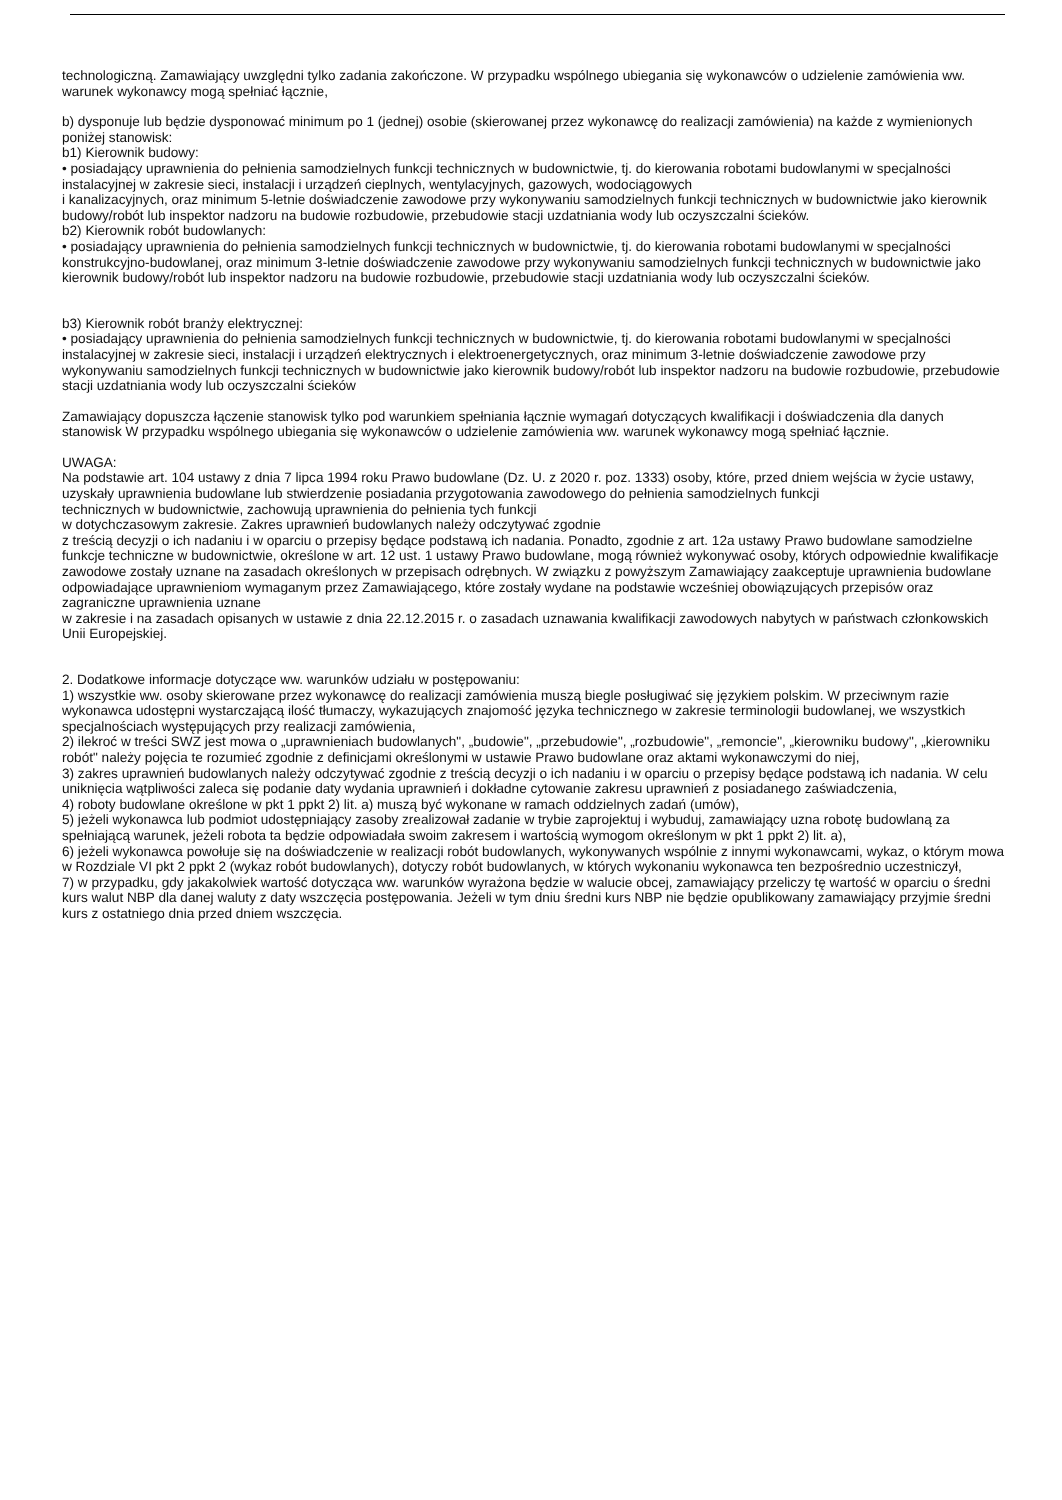technologiczną. Zamawiający uwzględni tylko zadania zakończone. W przypadku wspólnego ubiegania się wykonawców o udzielenie zamówienia ww. warunek wykonawcy mogą spełniać łącznie,
b) dysponuje lub będzie dysponować minimum po 1 (jednej) osobie (skierowanej przez wykonawcę do realizacji zamówienia) na każde z wymienionych poniżej stanowisk:
b1) Kierownik budowy:
• posiadający uprawnienia do pełnienia samodzielnych funkcji technicznych w budownictwie, tj. do kierowania robotami budowlanymi w specjalności instalacyjnej w zakresie sieci, instalacji i urządzeń cieplnych, wentylacyjnych, gazowych, wodociągowych
i kanalizacyjnych, oraz minimum 5-letnie doświadczenie zawodowe przy wykonywaniu samodzielnych funkcji technicznych w budownictwie jako kierownik budowy/robót lub inspektor nadzoru na budowie rozbudowie, przebudowie stacji uzdatniania wody lub oczyszczalni ścieków.
b2) Kierownik robót budowlanych:
• posiadający uprawnienia do pełnienia samodzielnych funkcji technicznych w budownictwie, tj. do kierowania robotami budowlanymi w specjalności konstrukcyjno-budowlanej, oraz minimum 3-letnie doświadczenie zawodowe przy wykonywaniu samodzielnych funkcji technicznych w budownictwie jako kierownik budowy/robót lub inspektor nadzoru na budowie rozbudowie, przebudowie stacji uzdatniania wody lub oczyszczalni ścieków.
b3) Kierownik robót branży elektrycznej:
• posiadający uprawnienia do pełnienia samodzielnych funkcji technicznych w budownictwie, tj. do kierowania robotami budowlanymi w specjalności instalacyjnej w zakresie sieci, instalacji i urządzeń elektrycznych i elektroenergetycznych, oraz minimum 3-letnie doświadczenie zawodowe przy wykonywaniu samodzielnych funkcji technicznych w budownictwie jako kierownik budowy/robót lub inspektor nadzoru na budowie rozbudowie, przebudowie stacji uzdatniania wody lub oczyszczalni ścieków
Zamawiający dopuszcza łączenie stanowisk tylko pod warunkiem spełniania łącznie wymagań dotyczących kwalifikacji i doświadczenia dla danych stanowisk W przypadku wspólnego ubiegania się wykonawców o udzielenie zamówienia ww. warunek wykonawcy mogą spełniać łącznie.
UWAGA:
Na podstawie art. 104 ustawy z dnia 7 lipca 1994 roku Prawo budowlane (Dz. U. z 2020 r. poz. 1333) osoby, które, przed dniem wejścia w życie ustawy, uzyskały uprawnienia budowlane lub stwierdzenie posiadania przygotowania zawodowego do pełnienia samodzielnych funkcji
technicznych w budownictwie, zachowują uprawnienia do pełnienia tych funkcji
w dotychczasowym zakresie. Zakres uprawnień budowlanych należy odczytywać zgodnie
z treścią decyzji o ich nadaniu i w oparciu o przepisy będące podstawą ich nadania. Ponadto, zgodnie z art. 12a ustawy Prawo budowlane samodzielne funkcje techniczne w budownictwie, określone w art. 12 ust. 1 ustawy Prawo budowlane, mogą również wykonywać osoby, których odpowiednie kwalifikacje zawodowe zostały uznane na zasadach określonych w przepisach odrębnych. W związku z powyższym Zamawiający zaakceptuje uprawnienia budowlane
odpowiadające uprawnieniom wymaganym przez Zamawiającego, które zostały wydane na podstawie wcześniej obowiązujących przepisów oraz zagraniczne uprawnienia uznane
w zakresie i na zasadach opisanych w ustawie z dnia 22.12.2015 r. o zasadach uznawania kwalifikacji zawodowych nabytych w państwach członkowskich Unii Europejskiej.
2. Dodatkowe informacje dotyczące ww. warunków udziału w postępowaniu:
1) wszystkie ww. osoby skierowane przez wykonawcę do realizacji zamówienia muszą biegle posługiwać się językiem polskim. W przeciwnym razie wykonawca udostępni wystarczającą ilość tłumaczy, wykazujących znajomość języka technicznego w zakresie terminologii budowlanej, we wszystkich specjalnościach występujących przy realizacji zamówienia,
2) ilekroć w treści SWZ jest mowa o „uprawnieniach budowlanych", „budowie", „przebudowie", „rozbudowie", „remoncie", „kierowniku budowy", „kierowniku robót" należy pojęcia te rozumieć zgodnie z definicjami określonymi w ustawie Prawo budowlane oraz aktami wykonawczymi do niej,
3) zakres uprawnień budowlanych należy odczytywać zgodnie z treścią decyzji o ich nadaniu i w oparciu o przepisy będące podstawą ich nadania. W celu uniknięcia wątpliwości zaleca się podanie daty wydania uprawnień i dokładne cytowanie zakresu uprawnień z posiadanego zaświadczenia,
4) roboty budowlane określone w pkt 1 ppkt 2) lit. a) muszą być wykonane w ramach oddzielnych zadań (umów),
5) jeżeli wykonawca lub podmiot udostępniający zasoby zrealizował zadanie w trybie zaprojektuj i wybuduj, zamawiający uzna robotę budowlaną za spełniającą warunek, jeżeli robota ta będzie odpowiadała swoim zakresem i wartością wymogom określonym w pkt 1 ppkt 2) lit. a),
6) jeżeli wykonawca powołuje się na doświadczenie w realizacji robót budowlanych, wykonywanych wspólnie z innymi wykonawcami, wykaz, o którym mowa w Rozdziale VI pkt 2 ppkt 2 (wykaz robót budowlanych), dotyczy robót budowlanych, w których wykonaniu wykonawca ten bezpośrednio uczestniczył,
7) w przypadku, gdy jakakolwiek wartość dotycząca ww. warunków wyrażona będzie w walucie obcej, zamawiający przeliczy tę wartość w oparciu o średni kurs walut NBP dla danej waluty z daty wszczęcia postępowania. Jeżeli w tym dniu średni kurs NBP nie będzie opublikowany zamawiający przyjmie średni kurs z ostatniego dnia przed dniem wszczęcia.